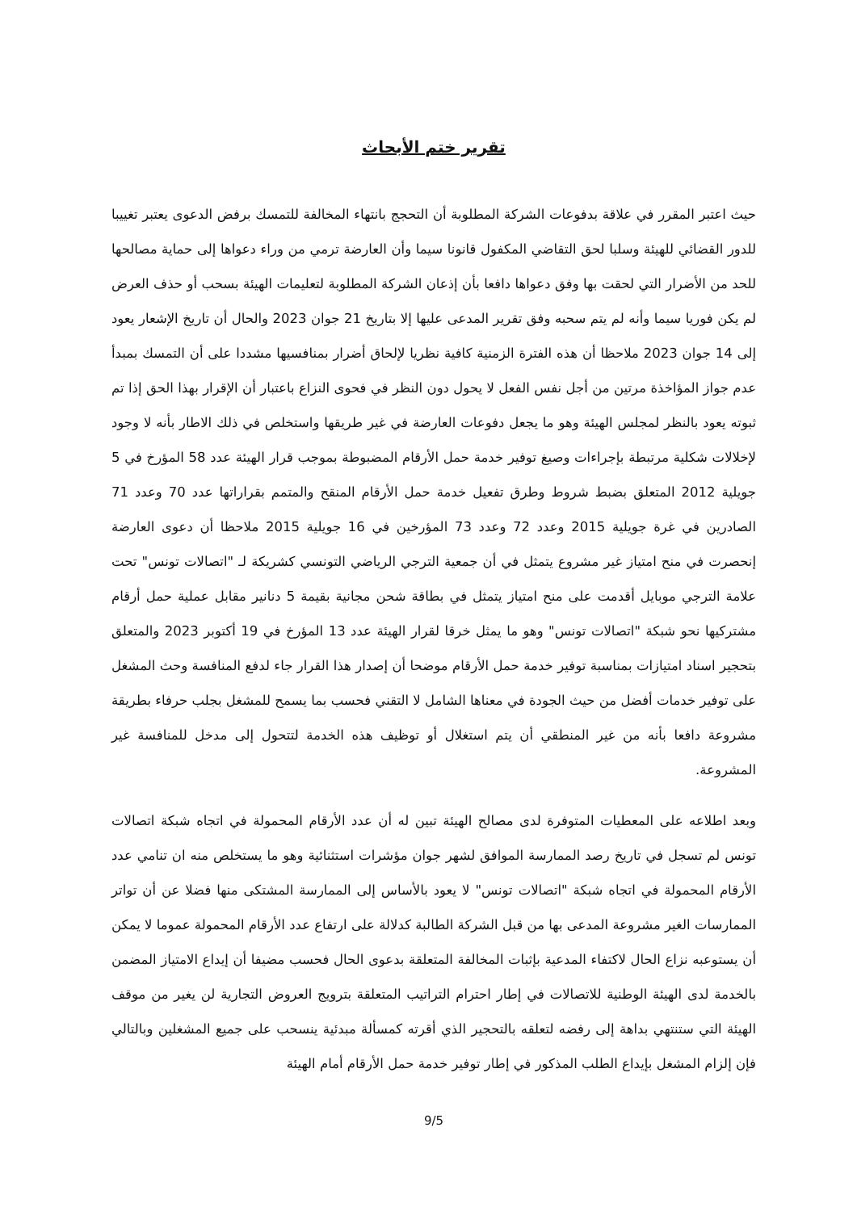تقرير ختم الأبحاث
حيث اعتبر المقرر في علاقة بدفوعات الشركة المطلوبة أن التحجج بانتهاء المخالفة للتمسك برفض الدعوى يعتبر تغييبا للدور القضائي للهيئة وسلبا لحق التقاضي المكفول قانونا سيما وأن العارضة ترمي من وراء دعواها إلى حماية مصالحها للحد من الأضرار التي لحقت بها وفق دعواها دافعا بأن إذعان الشركة المطلوبة لتعليمات الهيئة بسحب أو حذف العرض لم يكن فوريا سيما وأنه لم يتم سحبه وفق تقرير المدعى عليها إلا بتاريخ 21 جوان 2023 والحال أن تاريخ الإشعار يعود إلى 14 جوان 2023 ملاحظا أن هذه الفترة الزمنية كافية نظريا لإلحاق أضرار بمنافسيها مشددا على أن التمسك بمبدأ عدم جواز المؤاخذة مرتين من أجل نفس الفعل لا يحول دون النظر في فحوى النزاع باعتبار أن الإقرار بهذا الحق إذا تم ثبوته يعود بالنظر لمجلس الهيئة وهو ما يجعل دفوعات العارضة في غير طريقها واستخلص في ذلك الاطار بأنه لا وجود لإخلالات شكلية مرتبطة بإجراءات وصيغ توفير خدمة حمل الأرقام المضبوطة بموجب قرار الهيئة عدد 58 المؤرخ في 5 جويلية 2012 المتعلق بضبط شروط وطرق تفعيل خدمة حمل الأرقام المنقح والمتمم بقراراتها عدد 70 وعدد 71 الصادرين في غرة جويلية 2015 وعدد 72 وعدد 73 المؤرخين في 16 جويلية 2015 ملاحظا أن دعوى العارضة إنحصرت في منح امتياز غير مشروع يتمثل في أن جمعية الترجي الرياضي التونسي كشريكة لـ "اتصالات تونس" تحت علامة الترجي موبايل أقدمت على منح امتياز يتمثل في بطاقة شحن مجانية بقيمة 5 دنانير مقابل عملية حمل أرقام مشتركيها نحو شبكة "اتصالات تونس" وهو ما يمثل خرقا لقرار الهيئة عدد 13 المؤرخ في 19 أكتوبر 2023 والمتعلق بتحجير اسناد امتيازات بمناسبة توفير خدمة حمل الأرقام موضحا أن إصدار هذا القرار جاء لدفع المنافسة وحث المشغل على توفير خدمات أفضل من حيث الجودة في معناها الشامل لا التقني فحسب بما يسمح للمشغل بجلب حرفاء بطريقة مشروعة دافعا بأنه من غير المنطقي أن يتم استغلال أو توظيف هذه الخدمة لتتحول إلى مدخل للمنافسة غير المشروعة.
وبعد اطلاعه على المعطيات المتوفرة لدى مصالح الهيئة تبين له أن عدد الأرقام المحمولة في اتجاه شبكة اتصالات تونس لم تسجل في تاريخ رصد الممارسة الموافق لشهر جوان مؤشرات استثنائية وهو ما يستخلص منه ان تنامي عدد الأرقام المحمولة في اتجاه شبكة "اتصالات تونس" لا يعود بالأساس إلى الممارسة المشتكى منها فضلا عن أن تواتر الممارسات الغير مشروعة المدعى بها من قبل الشركة الطالبة كدلالة على ارتفاع عدد الأرقام المحمولة عموما لا يمكن أن يستوعبه نزاع الحال لاكتفاء المدعية بإثبات المخالفة المتعلقة بدعوى الحال فحسب مضيفا أن إيداع الامتياز المضمن بالخدمة لدى الهيئة الوطنية للاتصالات في إطار احترام التراتيب المتعلقة بترويج العروض التجارية لن يغير من موقف الهيئة التي ستنتهي بداهة إلى رفضه لتعلقه بالتحجير الذي أقرته كمسألة مبدئية ينسحب على جميع المشغلين وبالتالي فإن إلزام المشغل بإيداع الطلب المذكور في إطار توفير خدمة حمل الأرقام أمام الهيئة
9/5